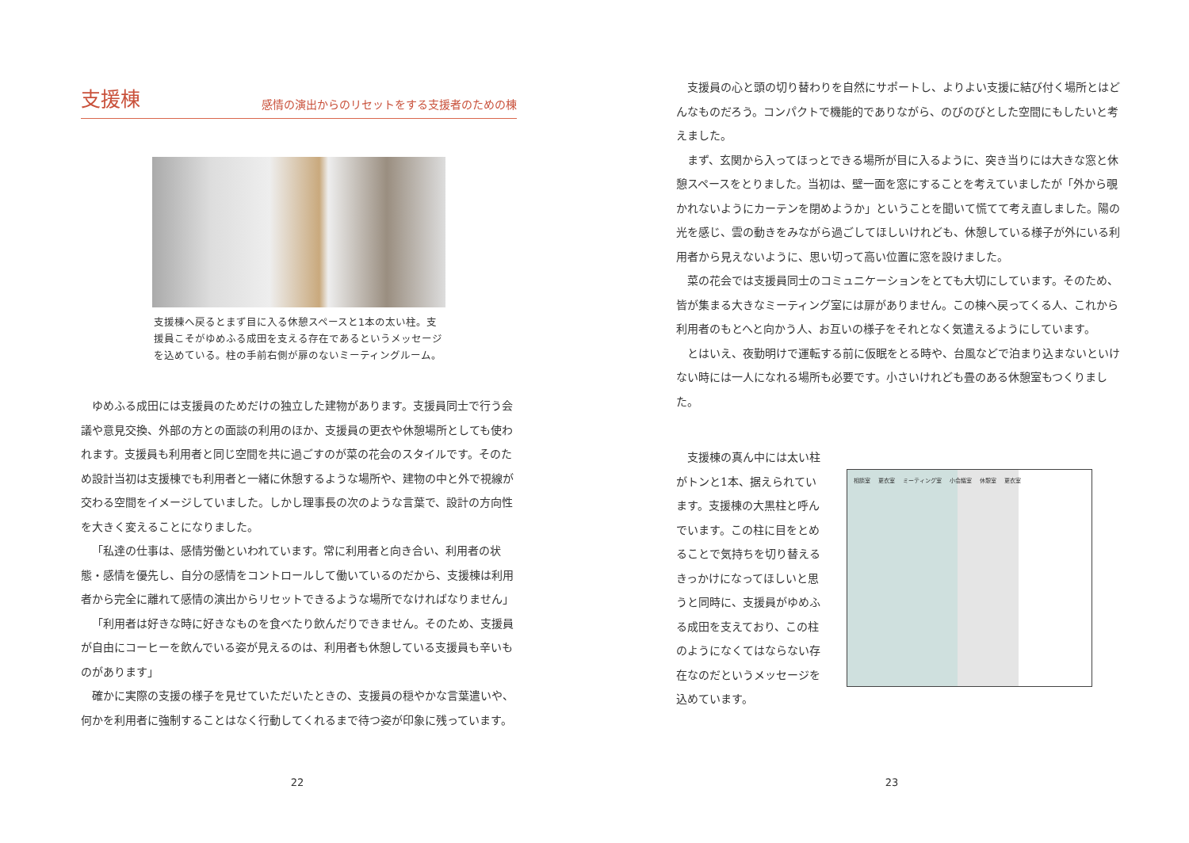支援棟
感情の演出からのリセットをする支援者のための棟
支援棟へ戻るとまず目に入る休憩スペースと1本の太い柱。支援員こそがゆめふる成田を支える存在であるというメッセージを込めている。柱の手前右側が扉のないミーティングルーム。
ゆめふる成田には支援員のためだけの独立した建物があります。支援員同士で行う会議や意見交換、外部の方との面談の利用のほか、支援員の更衣や休憩場所としても使われます。支援員も利用者と同じ空間を共に過ごすのが菜の花会のスタイルです。そのため設計当初は支援棟でも利用者と一緒に休憩するような場所や、建物の中と外で視線が交わる空間をイメージしていました。しかし理事長の次のような言葉で、設計の方向性を大きく変えることになりました。
「私達の仕事は、感情労働といわれています。常に利用者と向き合い、利用者の状態・感情を優先し、自分の感情をコントロールして働いているのだから、支援棟は利用者から完全に離れて感情の演出からリセットできるような場所でなければなりません」
「利用者は好きな時に好きなものを食べたり飲んだりできません。そのため、支援員が自由にコーヒーを飲んでいる姿が見えるのは、利用者も休憩している支援員も辛いものがあります」
確かに実際の支援の様子を見せていただいたときの、支援員の穏やかな言葉遣いや、何かを利用者に強制することはなく行動してくれるまで待つ姿が印象に残っています。
22
支援員の心と頭の切り替わりを自然にサポートし、よりよい支援に結び付く場所とはどんなものだろう。コンパクトで機能的でありながら、のびのびとした空間にもしたいと考えました。
まず、玄関から入ってほっとできる場所が目に入るように、突き当りには大きな窓と休憩スペースをとりました。当初は、壁一面を窓にすることを考えていましたが「外から覗かれないようにカーテンを閉めようか」ということを聞いて慌てて考え直しました。陽の光を感じ、雲の動きをみながら過ごしてほしいけれども、休憩している様子が外にいる利用者から見えないように、思い切って高い位置に窓を設けました。
菜の花会では支援員同士のコミュニケーションをとても大切にしています。そのため、皆が集まる大きなミーティング室には扉がありません。この棟へ戻ってくる人、これから利用者のもとへと向かう人、お互いの様子をそれとなく気遣えるようにしています。
とはいえ、夜勤明けで運転する前に仮眠をとる時や、台風などで泊まり込まないといけない時には一人になれる場所も必要です。小さいけれども畳のある休憩室もつくりました。
支援棟の真ん中には太い柱がトンと1本、据えられています。支援棟の大黒柱と呼んでいます。この柱に目をとめることで気持ちを切り替えるきっかけになってほしいと思うと同時に、支援員がゆめふる成田を支えており、この柱のようになくてはならない存在なのだというメッセージを込めています。
相談室 更衣室 ミーティング室 小会議室 休憩室 更衣室
23